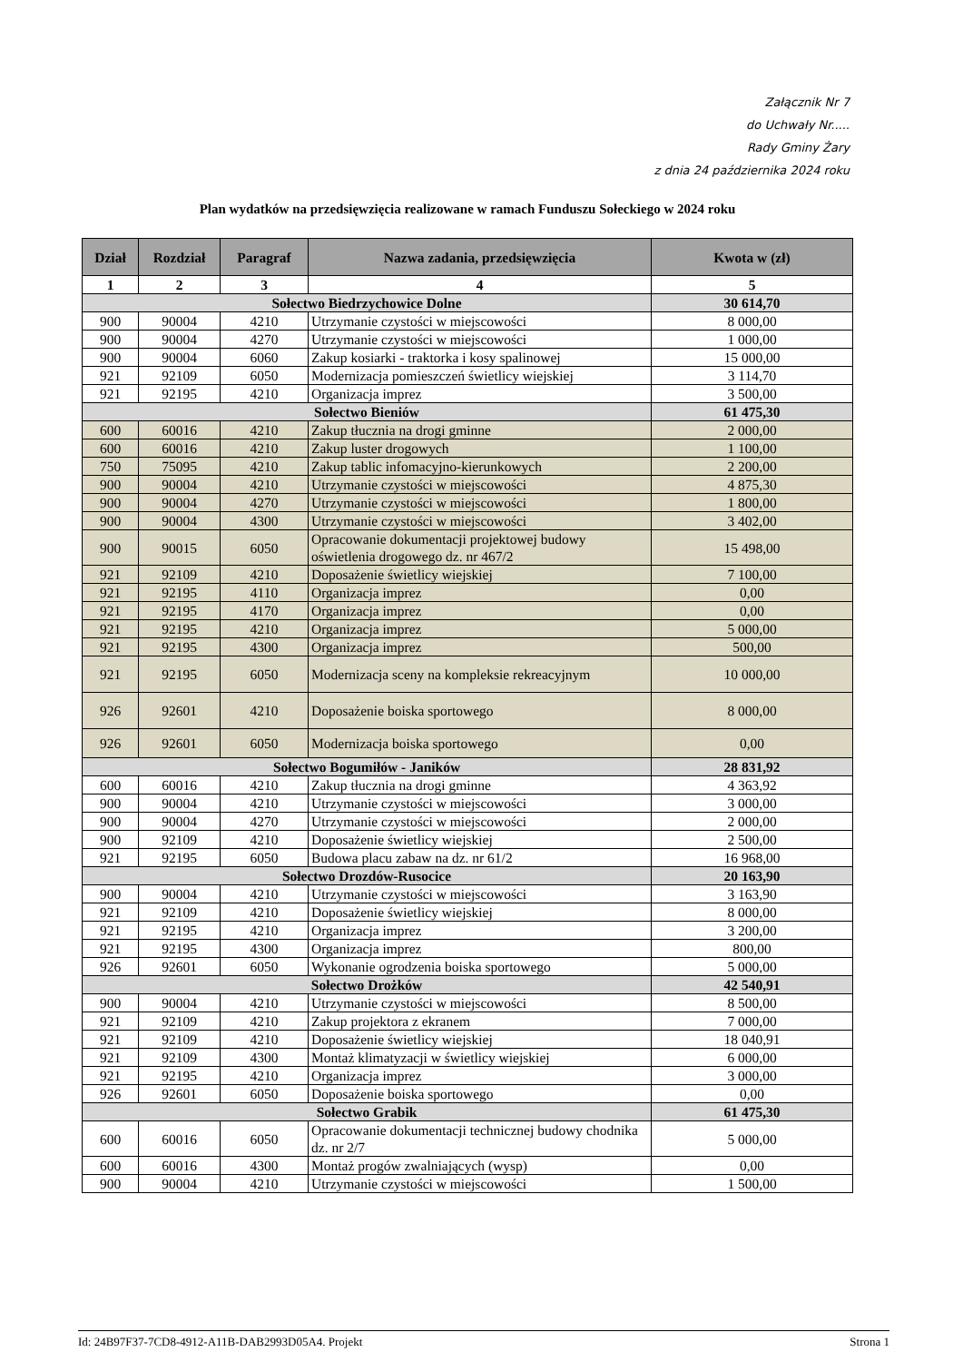Załącznik Nr 7
do Uchwały Nr.....
Rady Gminy Żary
z dnia 24 października 2024 roku
Plan wydatków na przedsięwzięcia realizowane w ramach Funduszu Sołeckiego w 2024 roku
| Dział | Rozdział | Paragraf | Nazwa zadania, przedsięwzięcia | Kwota w (zł) |
| --- | --- | --- | --- | --- |
| 1 | 2 | 3 | 4 | 5 |
| Sołectwo Biedrzychowice Dolne | | | | 30 614,70 |
| 900 | 90004 | 4210 | Utrzymanie czystości w miejscowości | 8 000,00 |
| 900 | 90004 | 4270 | Utrzymanie czystości w miejscowości | 1 000,00 |
| 900 | 90004 | 6060 | Zakup kosiarki - traktorka i kosy spalinowej | 15 000,00 |
| 921 | 92109 | 6050 | Modernizacja pomieszczeń świetlicy wiejskiej | 3 114,70 |
| 921 | 92195 | 4210 | Organizacja imprez | 3 500,00 |
| Sołectwo Bieniów | | | | 61 475,30 |
| 600 | 60016 | 4210 | Zakup tłucznia na drogi gminne | 2 000,00 |
| 600 | 60016 | 4210 | Zakup luster drogowych | 1 100,00 |
| 750 | 75095 | 4210 | Zakup tablic infomacyjno-kierunkowych | 2 200,00 |
| 900 | 90004 | 4210 | Utrzymanie czystości w miejscowości | 4 875,30 |
| 900 | 90004 | 4270 | Utrzymanie czystości w miejscowości | 1 800,00 |
| 900 | 90004 | 4300 | Utrzymanie czystości w miejscowości | 3 402,00 |
| 900 | 90015 | 6050 | Opracowanie dokumentacji projektowej budowy oświetlenia drogowego dz. nr 467/2 | 15 498,00 |
| 921 | 92109 | 4210 | Doposażenie świetlicy wiejskiej | 7 100,00 |
| 921 | 92195 | 4110 | Organizacja imprez | 0,00 |
| 921 | 92195 | 4170 | Organizacja imprez | 0,00 |
| 921 | 92195 | 4210 | Organizacja imprez | 5 000,00 |
| 921 | 92195 | 4300 | Organizacja imprez | 500,00 |
| 921 | 92195 | 6050 | Modernizacja sceny na kompleksie rekreacyjnym | 10 000,00 |
| 926 | 92601 | 4210 | Doposażenie boiska sportowego | 8 000,00 |
| 926 | 92601 | 6050 | Modernizacja boiska sportowego | 0,00 |
| Sołectwo Bogumiłów - Janików | | | | 28 831,92 |
| 600 | 60016 | 4210 | Zakup tłucznia na drogi gminne | 4 363,92 |
| 900 | 90004 | 4210 | Utrzymanie czystości w miejscowości | 3 000,00 |
| 900 | 90004 | 4270 | Utrzymanie czystości w miejscowości | 2 000,00 |
| 900 | 92109 | 4210 | Doposażenie świetlicy wiejskiej | 2 500,00 |
| 921 | 92195 | 6050 | Budowa placu zabaw na dz. nr 61/2 | 16 968,00 |
| Sołectwo Drozdów-Rusocice | | | | 20 163,90 |
| 900 | 90004 | 4210 | Utrzymanie czystości w miejscowości | 3 163,90 |
| 921 | 92109 | 4210 | Doposażenie świetlicy wiejskiej | 8 000,00 |
| 921 | 92195 | 4210 | Organizacja imprez | 3 200,00 |
| 921 | 92195 | 4300 | Organizacja imprez | 800,00 |
| 926 | 92601 | 6050 | Wykonanie ogrodzenia boiska sportowego | 5 000,00 |
| Sołectwo Drożków | | | | 42 540,91 |
| 900 | 90004 | 4210 | Utrzymanie czystości w miejscowości | 8 500,00 |
| 921 | 92109 | 4210 | Zakup projektora z ekranem | 7 000,00 |
| 921 | 92109 | 4210 | Doposażenie świetlicy wiejskiej | 18 040,91 |
| 921 | 92109 | 4300 | Montaż klimatyzacji w świetlicy wiejskiej | 6 000,00 |
| 921 | 92195 | 4210 | Organizacja imprez | 3 000,00 |
| 926 | 92601 | 6050 | Doposażenie boiska sportowego | 0,00 |
| Sołectwo Grabik | | | | 61 475,30 |
| 600 | 60016 | 6050 | Opracowanie dokumentacji technicznej budowy chodnika dz. nr 2/7 | 5 000,00 |
| 600 | 60016 | 4300 | Montaż progów zwalniających (wysp) | 0,00 |
| 900 | 90004 | 4210 | Utrzymanie czystości w miejscowości | 1 500,00 |
Id: 24B97F37-7CD8-4912-A11B-DAB2993D05A4. Projekt Strona 1